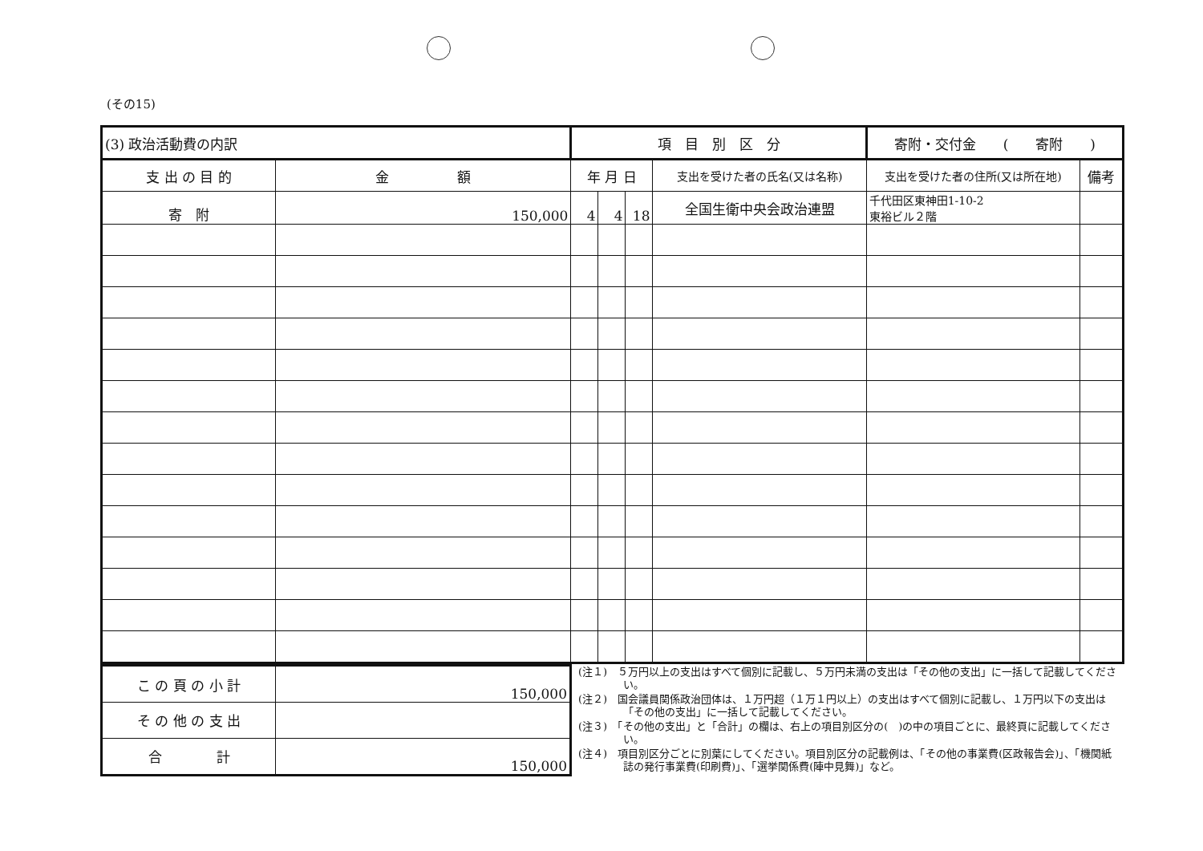(その15)
| (3) 政治活動費の内訳 | | 項 目 別 区 分 | | | | 寄附・交付金 ( 寄附 ) | |
| 支 出 の 目 的 | 金 額 | 年 月 日 | | | 支出を受けた者の氏名(又は名称) | 支出を受けた者の住所(又は所在地) | 備考 |
| 寄 附 | 150,000 | 4 | 4 | 18 | 全国生衛中央会政治連盟 | 千代田区東神田1-10-2 東裕ビル２階 | |
| こ の 頁 の 小 計 | 150,000 |
| そ の 他 の 支 出 | |
| 合 計 | 150,000 |
(注１)　５万円以上の支出はすべて個別に記載し、５万円未満の支出は「その他の支出」に一括して記載してください。
(注２)　国会議員関係政治団体は、１万円超（１万１円以上）の支出はすべて個別に記載し、１万円以下の支出は「その他の支出」に一括して記載してください。
(注３)　「その他の支出」と「合計」の欄は、右上の項目別区分の(　)の中の項目ごとに、最終頁に記載してください。
(注４)　項目別区分ごとに別葉にしてください。項目別区分の記載例は、「その他の事業費(区政報告会)」、「機関紙誌の発行事業費(印刷費)」、「選挙関係費(陣中見舞)」など。